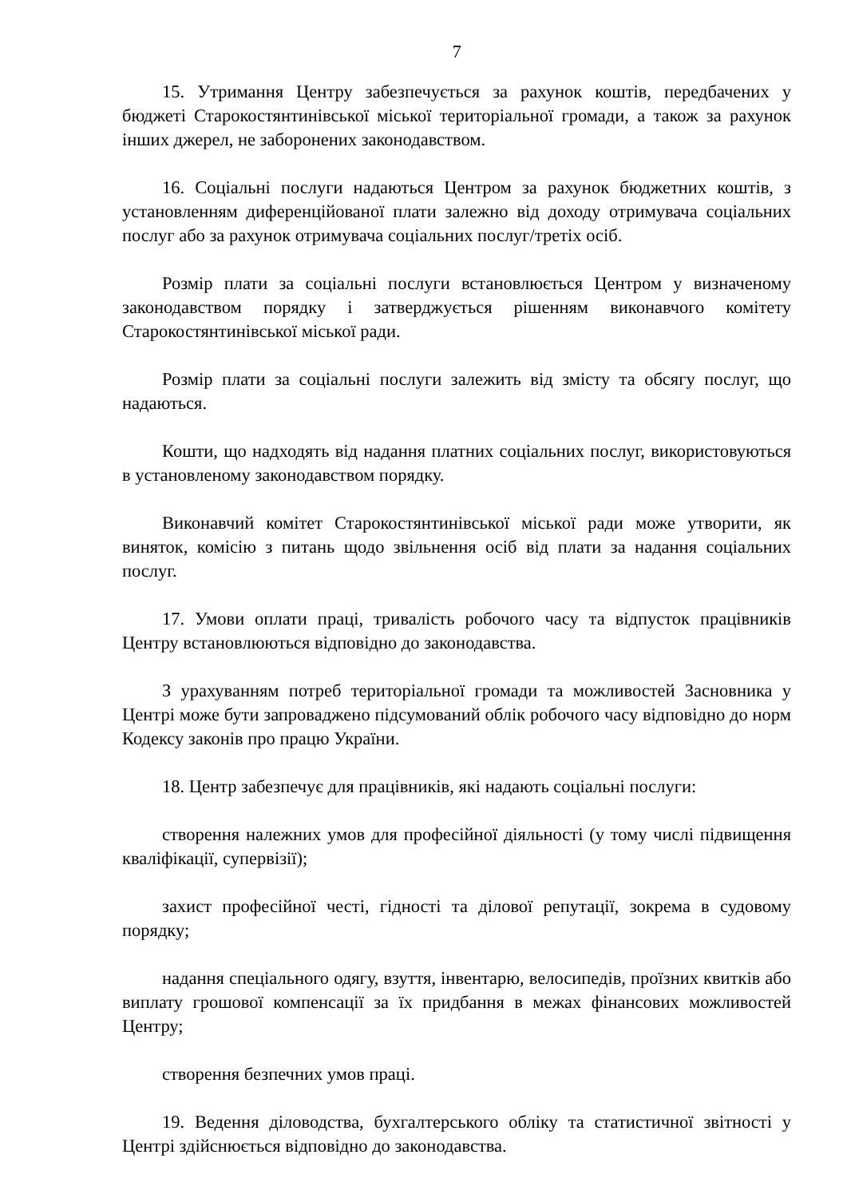7
15. Утримання Центру забезпечується за рахунок коштів, передбачених у бюджеті Старокостянтинівської міської територіальної громади, а також за рахунок інших джерел, не заборонених законодавством.
16. Соціальні послуги надаються Центром за рахунок бюджетних коштів, з установленням диференційованої плати залежно від доходу отримувача соціальних послуг або за рахунок отримувача соціальних послуг/третіх осіб.
Розмір плати за соціальні послуги встановлюється Центром у визначеному законодавством порядку і затверджується рішенням виконавчого комітету Старокостянтинівської міської ради.
Розмір плати за соціальні послуги залежить від змісту та обсягу послуг, що надаються.
Кошти, що надходять від надання платних соціальних послуг, використовуються в установленому законодавством порядку.
Виконавчий комітет Старокостянтинівської міської ради може утворити, як виняток, комісію з питань щодо звільнення осіб від плати за надання соціальних послуг.
17. Умови оплати праці, тривалість робочого часу та відпусток працівників Центру встановлюються відповідно до законодавства.
З урахуванням потреб територіальної громади та можливостей Засновника у Центрі може бути запроваджено підсумований облік робочого часу відповідно до норм Кодексу законів про працю України.
18. Центр забезпечує для працівників, які надають соціальні послуги:
створення належних умов для професійної діяльності (у тому числі підвищення кваліфікації, супервізії);
захист професійної честі, гідності та ділової репутації, зокрема в судовому порядку;
надання спеціального одягу, взуття, інвентарю, велосипедів, проїзних квитків або виплату грошової компенсації за їх придбання в межах фінансових можливостей Центру;
створення безпечних умов праці.
19. Ведення діловодства, бухгалтерського обліку та статистичної звітності у Центрі здійснюється відповідно до законодавства.